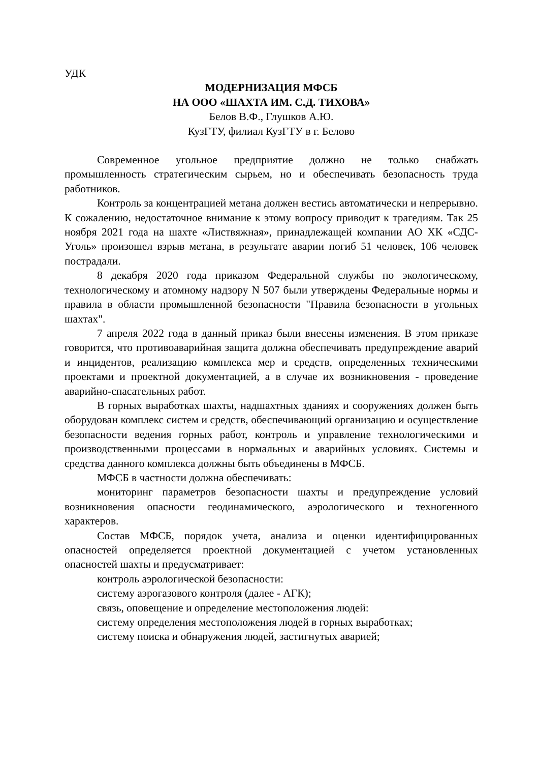УДК
МОДЕРНИЗАЦИЯ МФСБ
НА ООО «ШАХТА ИМ. С.Д. ТИХОВА»
Белов В.Ф., Глушков А.Ю.
КузГТУ, филиал КузГТУ в г. Белово
Современное угольное предприятие должно не только снабжать промышленность стратегическим сырьем, но и обеспечивать безопасность труда работников.
Контроль за концентрацией метана должен вестись автоматически и непрерывно. К сожалению, недостаточное внимание к этому вопросу приводит к трагедиям. Так 25 ноября 2021 года на шахте «Листвяжная», принадлежащей компании АО ХК «СДС-Уголь» произошел взрыв метана, в результате аварии погиб 51 человек, 106 человек пострадали.
8 декабря 2020 года приказом Федеральной службы по экологическому, технологическому и атомному надзору N 507 были утверждены Федеральные нормы и правила в области промышленной безопасности "Правила безопасности в угольных шахтах".
7 апреля 2022 года в данный приказ были внесены изменения. В этом приказе говорится, что противоаварийная защита должна обеспечивать предупреждение аварий и инцидентов, реализацию комплекса мер и средств, определенных техническими проектами и проектной документацией, а в случае их возникновения - проведение аварийно-спасательных работ.
В горных выработках шахты, надшахтных зданиях и сооружениях должен быть оборудован комплекс систем и средств, обеспечивающий организацию и осуществление безопасности ведения горных работ, контроль и управление технологическими и производственными процессами в нормальных и аварийных условиях. Системы и средства данного комплекса должны быть объединены в МФСБ.
МФСБ в частности должна обеспечивать:
мониторинг параметров безопасности шахты и предупреждение условий возникновения опасности геодинамического, аэрологического и техногенного характеров.
Состав МФСБ, порядок учета, анализа и оценки идентифицированных опасностей определяется проектной документацией с учетом установленных опасностей шахты и предусматривает:
контроль аэрологической безопасности:
систему аэрогазового контроля (далее - АГК);
связь, оповещение и определение местоположения людей:
систему определения местоположения людей в горных выработках;
систему поиска и обнаружения людей, застигнутых аварией;